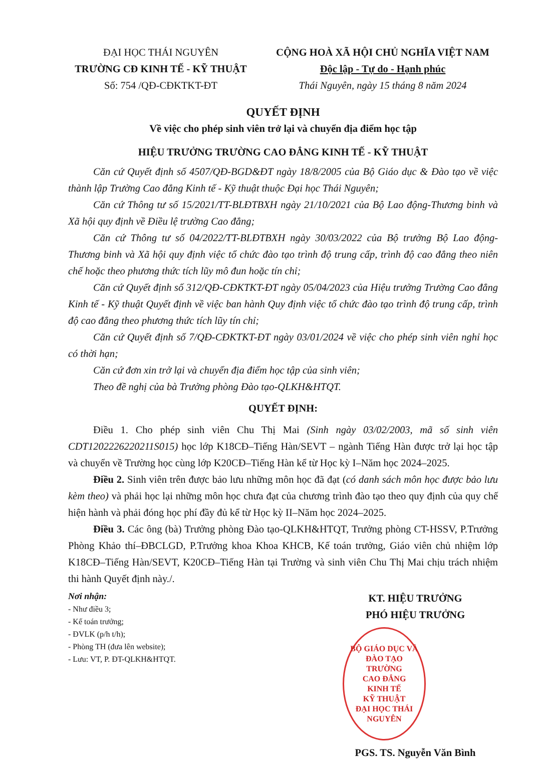ĐẠI HỌC THÁI NGUYÊN
TRƯỜNG CĐ KINH TẾ - KỸ THUẬT
Số: 754 /QĐ-CĐKTKT-ĐT
CỘNG HOÀ XÃ HỘI CHỦ NGHĨA VIỆT NAM
Độc lập - Tự do - Hạnh phúc
Thái Nguyên, ngày 15 tháng 8 năm 2024
QUYẾT ĐỊNH
Về việc cho phép sinh viên trở lại và chuyển địa điểm học tập
HIỆU TRƯỞNG TRƯỜNG CAO ĐẲNG KINH TẾ - KỸ THUẬT
Căn cứ Quyết định số 4507/QĐ-BGD&ĐT ngày 18/8/2005 của Bộ Giáo dục & Đào tạo về việc thành lập Trường Cao đẳng Kinh tế - Kỹ thuật thuộc Đại học Thái Nguyên;
Căn cứ Thông tư số 15/2021/TT-BLĐTBXH ngày 21/10/2021 của Bộ Lao động-Thương binh và Xã hội quy định về Điều lệ trường Cao đẳng;
Căn cứ Thông tư số 04/2022/TT-BLĐTBXH ngày 30/03/2022 của Bộ trưởng Bộ Lao động-Thương binh và Xã hội quy định việc tổ chức đào tạo trình độ trung cấp, trình độ cao đẳng theo niên chế hoặc theo phương thức tích lũy mô đun hoặc tín chỉ;
Căn cứ Quyết định số 312/QĐ-CĐKTKT-ĐT ngày 05/04/2023 của Hiệu trưởng Trường Cao đẳng Kinh tế - Kỹ thuật Quyết định về việc ban hành Quy định việc tổ chức đào tạo trình độ trung cấp, trình độ cao đẳng theo phương thức tích lũy tín chỉ;
Căn cứ Quyết định số 7/QĐ-CĐKTKT-ĐT ngày 03/01/2024 về việc cho phép sinh viên nghỉ học có thời hạn;
Căn cứ đơn xin trở lại và chuyển địa điểm học tập của sinh viên;
Theo đề nghị của bà Trưởng phòng Đào tạo-QLKH&HTQT.
QUYẾT ĐỊNH:
Điều 1. Cho phép sinh viên Chu Thị Mai (Sinh ngày 03/02/2003, mã số sinh viên CDT1202226220211S015) học lớp K18CĐ–Tiếng Hàn/SEVT – ngành Tiếng Hàn được trở lại học tập và chuyển về Trường học cùng lớp K20CĐ–Tiếng Hàn kể từ Học kỳ I–Năm học 2024–2025.
Điều 2. Sinh viên trên được bảo lưu những môn học đã đạt (có danh sách môn học được bảo lưu kèm theo) và phải học lại những môn học chưa đạt của chương trình đào tạo theo quy định của quy chế hiện hành và phải đóng học phí đầy đủ kể từ Học kỳ II–Năm học 2024–2025.
Điều 3. Các ông (bà) Trưởng phòng Đào tạo-QLKH&HTQT, Trưởng phòng CT-HSSV, P.Trưởng Phòng Khảo thí–ĐBCLGD, P.Trưởng khoa Khoa KHCB, Kế toán trưởng, Giáo viên chủ nhiệm lớp K18CĐ–Tiếng Hàn/SEVT, K20CĐ–Tiếng Hàn tại Trường và sinh viên Chu Thị Mai chịu trách nhiệm thi hành Quyết định này./.
Nơi nhận:
- Như điều 3;
- Kế toán trưởng;
- ĐVLK (p/h t/h);
- Phòng TH (đưa lên website);
- Lưu: VT, P. ĐT-QLKH&HTQT.
KT. HIỆU TRƯỞNG
PHÓ HIỆU TRƯỞNG
BỘ GIÁO DỤC VÀ ĐÀO TẠO
TRƯỜNG
CAO ĐẲNG
KINH TẾ
KỸ THUẬT
ĐẠI HỌC THÁI NGUYÊN
PGS. TS. Nguyễn Văn Bình